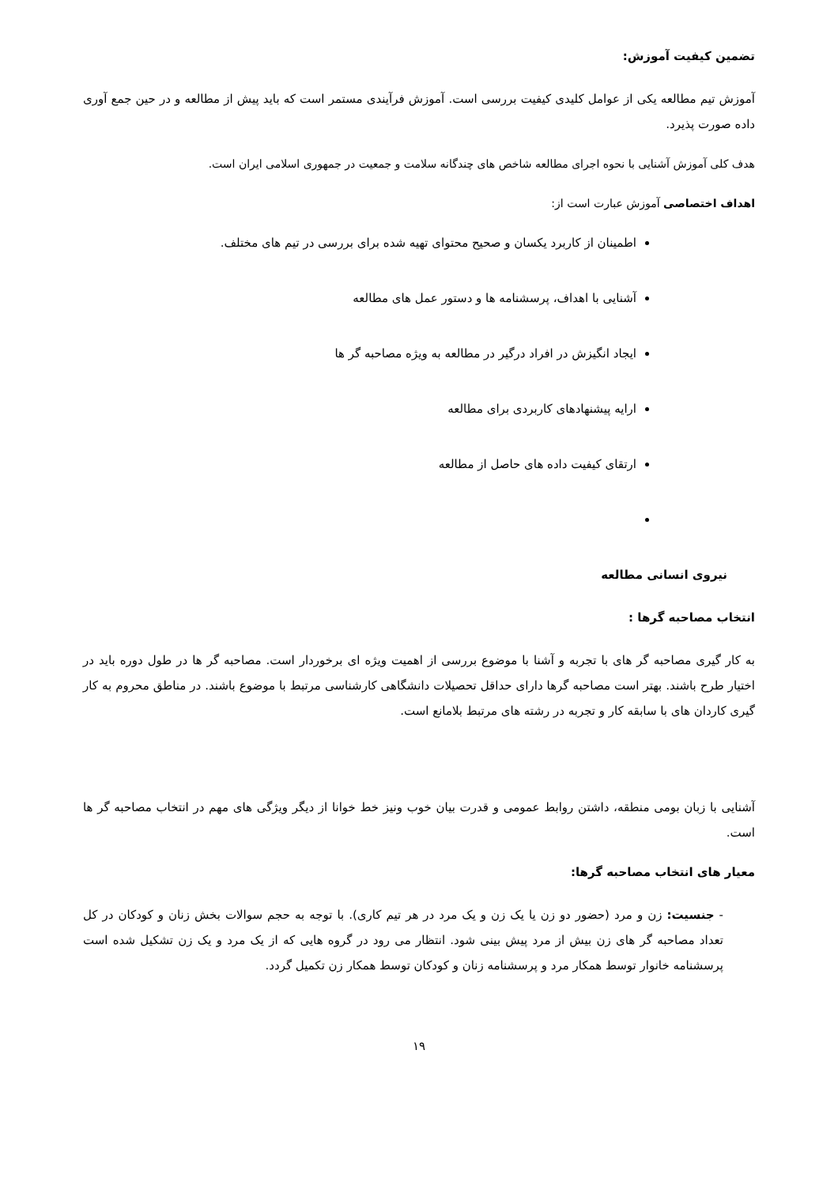تضمین کیفیت آموزش:
آموزش تیم مطالعه یکی از عوامل کلیدی کیفیت بررسی است. آموزش فرآیندی مستمر است که باید پیش از مطالعه و در حین جمع آوری داده صورت پذیرد.
هدف کلی آموزش آشنایی با نحوه اجرای مطالعه شاخص های چندگانه سلامت و جمعیت در جمهوری اسلامی ایران است.
اهداف اختصاصی آموزش عبارت است از:
اطمینان از کاربرد یکسان و صحیح محتوای تهیه شده برای بررسی در تیم های مختلف.
آشنایی با اهداف، پرسشنامه ها و دستور عمل های مطالعه
ایجاد انگیزش در افراد درگیر در مطالعه به ویژه مصاحبه گر ها
ارایه پیشنهادهای کاربردی برای مطالعه
ارتقای کیفیت داده های حاصل از مطالعه
نیروی انسانی مطالعه
انتخاب مصاحبه گرها :
به کار گیری مصاحبه گر های با تجربه و آشنا با موضوع بررسی از اهمیت ویژه ای برخوردار است. مصاحبه گر ها در طول دوره باید در اختیار طرح باشند. بهتر است مصاحبه گرها دارای حداقل تحصیلات دانشگاهی کارشناسی مرتبط با موضوع باشند. در مناطق محروم به کار گیری کاردان های با سابقه کار و تجربه در رشته های مرتبط بلامانع است.
آشنایی با زبان بومی منطقه، داشتن روابط عمومی و قدرت بیان خوب ونیز خط خوانا از دیگر ویژگی های مهم در انتخاب مصاحبه گر ها است.
معیار های انتخاب مصاحبه گرها:
- جنسیت: زن و مرد (حضور دو زن یا یک زن و یک مرد در هر تیم کاری). با توجه به حجم سوالات بخش زنان و کودکان در کل تعداد مصاحبه گر های زن بیش از مرد پیش بینی شود. انتظار می رود در گروه هایی که از یک مرد و یک زن تشکیل شده است پرسشنامه خانوار توسط همکار مرد و پرسشنامه زنان و کودکان توسط همکار زن تکمیل گردد.
۱۹